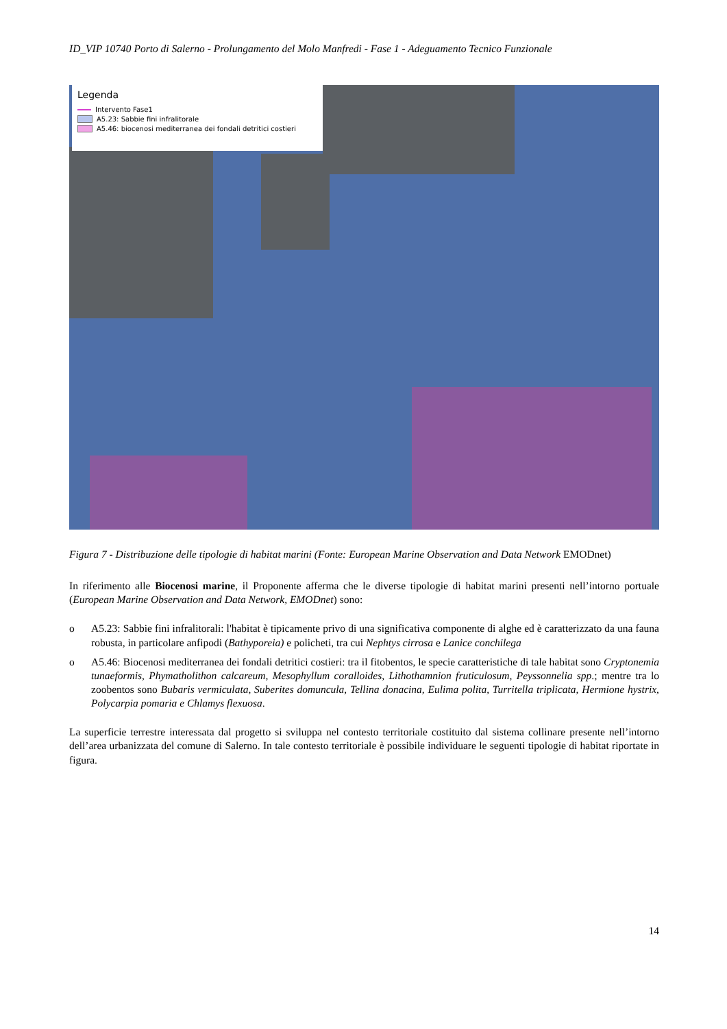ID_VIP 10740 Porto di Salerno - Prolungamento del Molo Manfredi - Fase 1 - Adeguamento Tecnico Funzionale
Legenda
Intervento Fase1
A5.23: Sabbie fini infralitorale
A5.46: biocenosi mediterranea dei fondali detritici costieri
Figura 7 - Distribuzione delle tipologie di habitat marini (Fonte: European Marine Observation and Data Network EMODnet)
In riferimento alle Biocenosi marine, il Proponente afferma che le diverse tipologie di habitat marini presenti nell’intorno portuale (European Marine Observation and Data Network, EMODnet) sono:
o A5.23: Sabbie fini infralitorali: l'habitat è tipicamente privo di una significativa componente di alghe ed è caratterizzato da una fauna robusta, in particolare anfipodi (Bathyporeia) e policheti, tra cui Nephtys cirrosa e Lanice conchilega
o A5.46: Biocenosi mediterranea dei fondali detritici costieri: tra il fitobentos, le specie caratteristiche di tale habitat sono Cryptonemia tunaeformis, Phymatholithon calcareum, Mesophyllum coralloides, Lithothamnion fruticulosum, Peyssonnelia spp.; mentre tra lo zoobentos sono Bubaris vermiculata, Suberites domuncula, Tellina donacina, Eulima polita, Turritella triplicata, Hermione hystrix, Polycarpia pomaria e Chlamys flexuosa.
La superficie terrestre interessata dal progetto si sviluppa nel contesto territoriale costituito dal sistema collinare presente nell’intorno dell’area urbanizzata del comune di Salerno. In tale contesto territoriale è possibile individuare le seguenti tipologie di habitat riportate in figura.
14